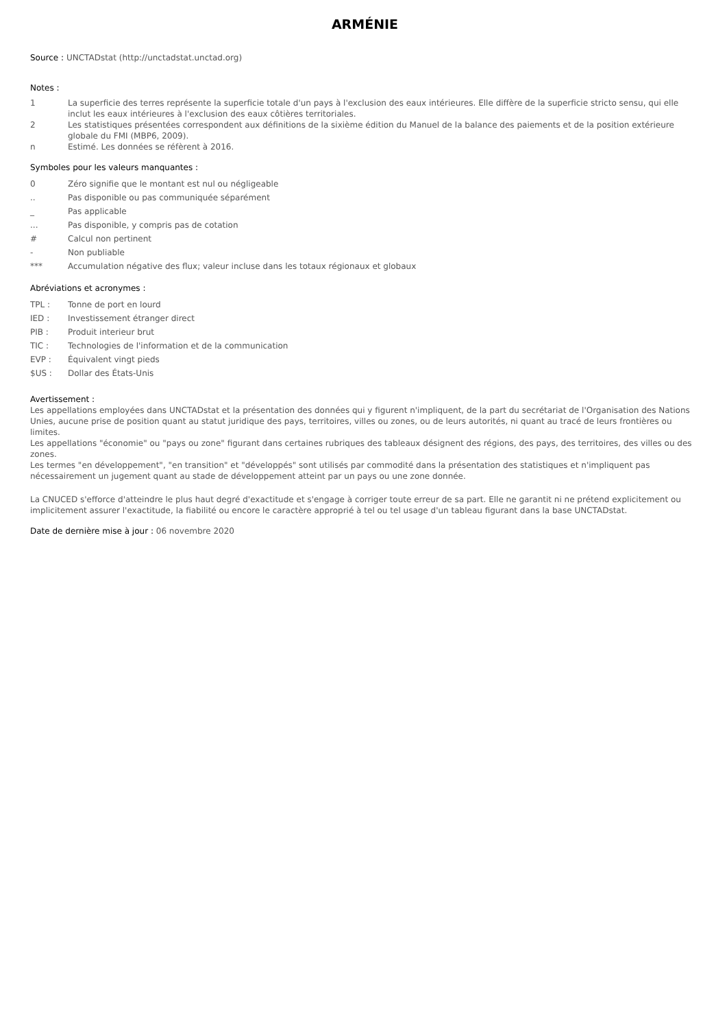ARMÉNIE
Source : UNCTADstat (http://unctadstat.unctad.org)
Notes :
1 La superficie des terres représente la superficie totale d'un pays à l'exclusion des eaux intérieures. Elle diffère de la superficie stricto sensu, qui elle inclut les eaux intérieures à l'exclusion des eaux côtières territoriales.
2 Les statistiques présentées correspondent aux définitions de la sixième édition du Manuel de la balance des paiements et de la position extérieure globale du FMI (MBP6, 2009).
n Estimé. Les données se réfèrent à 2016.
Symboles pour les valeurs manquantes :
0 Zéro signifie que le montant est nul ou négligeable
.. Pas disponible ou pas communiquée séparément
_ Pas applicable
... Pas disponible, y compris pas de cotation
# Calcul non pertinent
- Non publiable
*** Accumulation négative des flux; valeur incluse dans les totaux régionaux et globaux
Abréviations et acronymes :
TPL : Tonne de port en lourd
IED : Investissement étranger direct
PIB : Produit interieur brut
TIC : Technologies de l'information et de la communication
EVP : Équivalent vingt pieds
$US : Dollar des États-Unis
Avertissement :
Les appellations employées dans UNCTADstat et la présentation des données qui y figurent n'impliquent, de la part du secrétariat de l'Organisation des Nations Unies, aucune prise de position quant au statut juridique des pays, territoires, villes ou zones, ou de leurs autorités, ni quant au tracé de leurs frontières ou limites.
Les appellations "économie" ou "pays ou zone" figurant dans certaines rubriques des tableaux désignent des régions, des pays, des territoires, des villes ou des zones.
Les termes "en développement", "en transition" et "développés" sont utilisés par commodité dans la présentation des statistiques et n'impliquent pas nécessairement un jugement quant au stade de développement atteint par un pays ou une zone donnée.
La CNUCED s'efforce d'atteindre le plus haut degré d'exactitude et s'engage à corriger toute erreur de sa part. Elle ne garantit ni ne prétend explicitement ou implicitement assurer l'exactitude, la fiabilité ou encore le caractère approprié à tel ou tel usage d'un tableau figurant dans la base UNCTADstat.
Date de dernière mise à jour : 06 novembre 2020